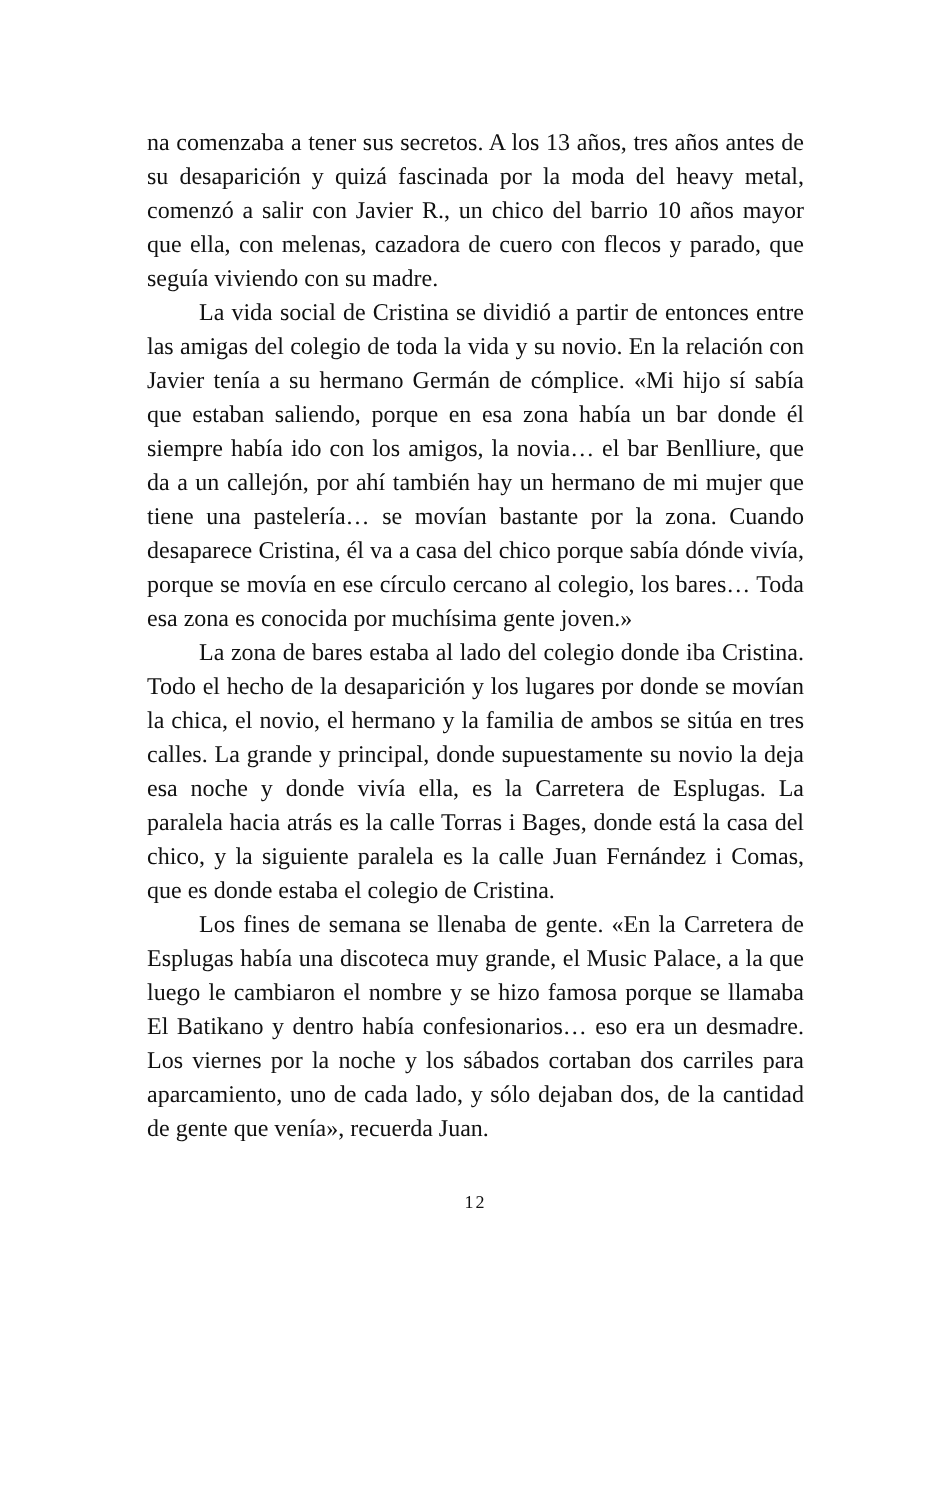na comenzaba a tener sus secretos. A los 13 años, tres años antes de su desaparición y quizá fascinada por la moda del heavy metal, comenzó a salir con Javier R., un chico del barrio 10 años mayor que ella, con melenas, cazadora de cuero con flecos y parado, que seguía vivien­do con su madre.
La vida social de Cristina se dividió a partir de enton­ces entre las amigas del colegio de toda la vida y su novio. En la relación con Javier tenía a su hermano Germán de cómplice. «Mi hijo sí sabía que estaban saliendo, porque en esa zona había un bar donde él siempre había ido con los amigos, la novia… el bar Benlliure, que da a un calle­jón, por ahí también hay un hermano de mi mujer que tiene una pastelería… se movían bastante por la zona. Cuando desaparece Cristina, él va a casa del chico porque sabía dónde vivía, porque se movía en ese círculo cercano al colegio, los bares… Toda esa zona es conocida por mu­chísima gente joven.»
La zona de bares estaba al lado del colegio donde iba Cristina. Todo el hecho de la desaparición y los lugares por donde se movían la chica, el novio, el hermano y la familia de ambos se sitúa en tres calles. La grande y prin­cipal, donde supuestamente su novio la deja esa noche y donde vivía ella, es la Carretera de Esplugas. La paralela hacia atrás es la calle Torras i Bages, donde está la casa del chico, y la siguiente paralela es la calle Juan Fernández i Comas, que es donde estaba el colegio de Cristina.
Los fines de semana se llenaba de gente. «En la Ca­rretera de Esplugas había una discoteca muy grande, el Music Palace, a la que luego le cambiaron el nombre y se hizo famosa porque se llamaba El Batikano y dentro había confesionarios… eso era un desmadre. Los viernes por la noche y los sábados cortaban dos carriles para aparca­miento, uno de cada lado, y sólo dejaban dos, de la canti­dad de gente que venía», recuerda Juan.
12